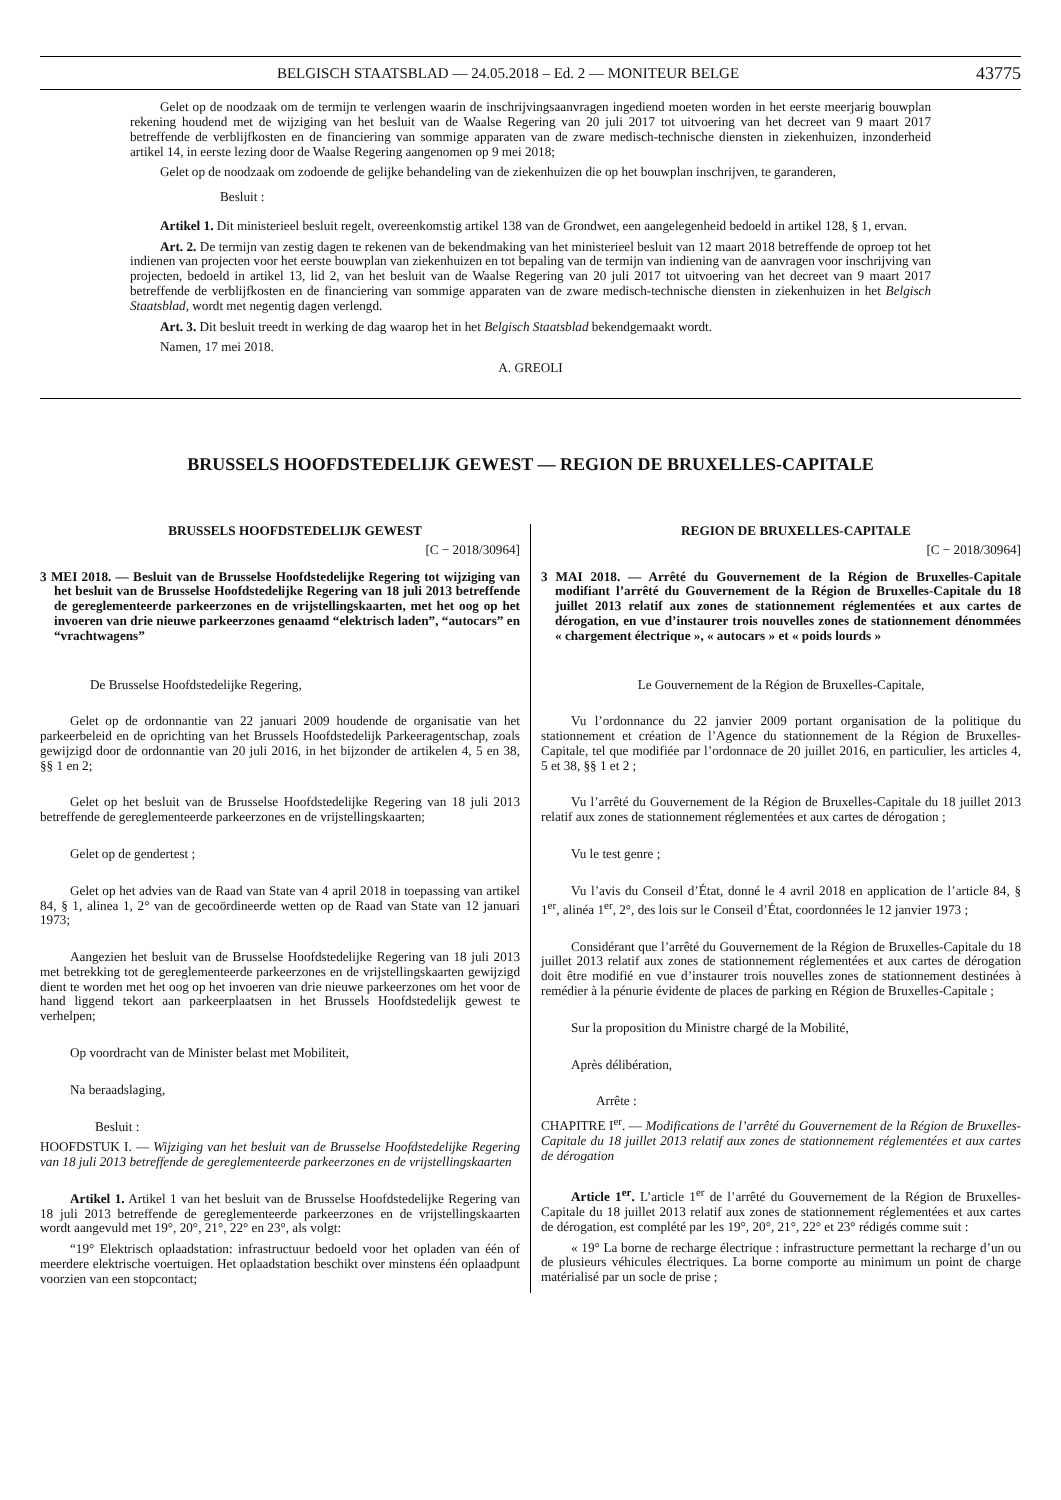BELGISCH STAATSBLAD — 24.05.2018 – Ed. 2 — MONITEUR BELGE 43775
Gelet op de noodzaak om de termijn te verlengen waarin de inschrijvingsaanvragen ingediend moeten worden in het eerste meerjarig bouwplan rekening houdend met de wijziging van het besluit van de Waalse Regering van 20 juli 2017 tot uitvoering van het decreet van 9 maart 2017 betreffende de verblijfkosten en de financiering van sommige apparaten van de zware medisch-technische diensten in ziekenhuizen, inzonderheid artikel 14, in eerste lezing door de Waalse Regering aangenomen op 9 mei 2018;
Gelet op de noodzaak om zodoende de gelijke behandeling van de ziekenhuizen die op het bouwplan inschrijven, te garanderen,
Besluit :
Artikel 1. Dit ministerieel besluit regelt, overeenkomstig artikel 138 van de Grondwet, een aangelegenheid bedoeld in artikel 128, § 1, ervan.
Art. 2. De termijn van zestig dagen te rekenen van de bekendmaking van het ministerieel besluit van 12 maart 2018 betreffende de oproep tot het indienen van projecten voor het eerste bouwplan van ziekenhuizen en tot bepaling van de termijn van indiening van de aanvragen voor inschrijving van projecten, bedoeld in artikel 13, lid 2, van het besluit van de Waalse Regering van 20 juli 2017 tot uitvoering van het decreet van 9 maart 2017 betreffende de verblijfkosten en de financiering van sommige apparaten van de zware medisch-technische diensten in ziekenhuizen in het Belgisch Staatsblad, wordt met negentig dagen verlengd.
Art. 3. Dit besluit treedt in werking de dag waarop het in het Belgisch Staatsblad bekendgemaakt wordt.
Namen, 17 mei 2018.
A. GREOLI
BRUSSELS HOOFDSTEDELIJK GEWEST — REGION DE BRUXELLES-CAPITALE
BRUSSELS HOOFDSTEDELIJK GEWEST
[C − 2018/30964]
3 MEI 2018. — Besluit van de Brusselse Hoofdstedelijke Regering tot wijziging van het besluit van de Brusselse Hoofdstedelijke Regering van 18 juli 2013 betreffende de gereglementeerde parkeerzones en de vrijstellingskaarten, met het oog op het invoeren van drie nieuwe parkeerzones genaamd “elektrisch laden”, “autocars” en “vrachtwagens”
De Brusselse Hoofdstedelijke Regering,
Gelet op de ordonnantie van 22 januari 2009 houdende de organisatie van het parkeerbeleid en de oprichting van het Brussels Hoofdstedelijk Parkeeragentschap, zoals gewijzigd door de ordonnantie van 20 juli 2016, in het bijzonder de artikelen 4, 5 en 38, §§ 1 en 2;
Gelet op het besluit van de Brusselse Hoofdstedelijke Regering van 18 juli 2013 betreffende de gereglementeerde parkeerzones en de vrijstellingskaarten;
Gelet op de gendertest ;
Gelet op het advies van de Raad van State van 4 april 2018 in toepassing van artikel 84, § 1, alinea 1, 2° van de gecoördineerde wetten op de Raad van State van 12 januari 1973;
Aangezien het besluit van de Brusselse Hoofdstedelijke Regering van 18 juli 2013 met betrekking tot de gereglementeerde parkeerzones en de vrijstellingskaarten gewijzigd dient te worden met het oog op het invoeren van drie nieuwe parkeerzones om het voor de hand liggend tekort aan parkeerplaatsen in het Brussels Hoofdstedelijk gewest te verhelpen;
Op voordracht van de Minister belast met Mobiliteit,
Na beraadslaging,
Besluit :
HOOFDSTUK I. — Wijziging van het besluit van de Brusselse Hoofdstedelijke Regering van 18 juli 2013 betreffende de gereglementeerde parkeerzones en de vrijstellingskaarten
Artikel 1. Artikel 1 van het besluit van de Brusselse Hoofdstedelijke Regering van 18 juli 2013 betreffende de gereglementeerde parkeerzones en de vrijstellingskaarten wordt aangevuld met 19°, 20°, 21°, 22° en 23°, als volgt:
“19° Elektrisch oplaadstation: infrastructuur bedoeld voor het opladen van één of meerdere elektrische voertuigen. Het oplaadstation beschikt over minstens één oplaadpunt voorzien van een stopcontact;
REGION DE BRUXELLES-CAPITALE
[C − 2018/30964]
3 MAI 2018. — Arrêté du Gouvernement de la Région de Bruxelles-Capitale modifiant l’arrêté du Gouvernement de la Région de Bruxelles-Capitale du 18 juillet 2013 relatif aux zones de stationnement réglementées et aux cartes de dérogation, en vue d’instaurer trois nouvelles zones de stationnement dénommées « chargement électrique », « autocars » et « poids lourds »
Le Gouvernement de la Région de Bruxelles-Capitale,
Vu l’ordonnance du 22 janvier 2009 portant organisation de la politique du stationnement et création de l’Agence du stationnement de la Région de Bruxelles-Capitale, tel que modifiée par l’ordonnace de 20 juillet 2016, en particulier, les articles 4, 5 et 38, §§ 1 et 2 ;
Vu l’arrêté du Gouvernement de la Région de Bruxelles-Capitale du 18 juillet 2013 relatif aux zones de stationnement réglementées et aux cartes de dérogation ;
Vu le test genre ;
Vu l’avis du Conseil d’État, donné le 4 avril 2018 en application de l’article 84, § 1<sup>er</sup>, alinéa 1<sup>er</sup>, 2°, des lois sur le Conseil d’État, coordonnées le 12 janvier 1973 ;
Considérant que l’arrêté du Gouvernement de la Région de Bruxelles-Capitale du 18 juillet 2013 relatif aux zones de stationnement réglementées et aux cartes de dérogation doit être modifié en vue d’instaurer trois nouvelles zones de stationnement destinées à remédier à la pénurie évidente de places de parking en Région de Bruxelles-Capitale ;
Sur la proposition du Ministre chargé de la Mobilité,
Après délibération,
Arrête :
CHAPITRE I<sup>er</sup>. — Modifications de l’arrêté du Gouvernement de la Région de Bruxelles-Capitale du 18 juillet 2013 relatif aux zones de stationnement réglementées et aux cartes de dérogation
Article 1<sup>er</sup>. L’article 1<sup>er</sup> de l’arrêté du Gouvernement de la Région de Bruxelles-Capitale du 18 juillet 2013 relatif aux zones de stationnement réglementées et aux cartes de dérogation, est complété par les 19°, 20°, 21°, 22° et 23° rédigés comme suit :
« 19° La borne de recharge électrique : infrastructure permettant la recharge d’un ou de plusieurs véhicules électriques. La borne comporte au minimum un point de charge matérialisé par un socle de prise ;